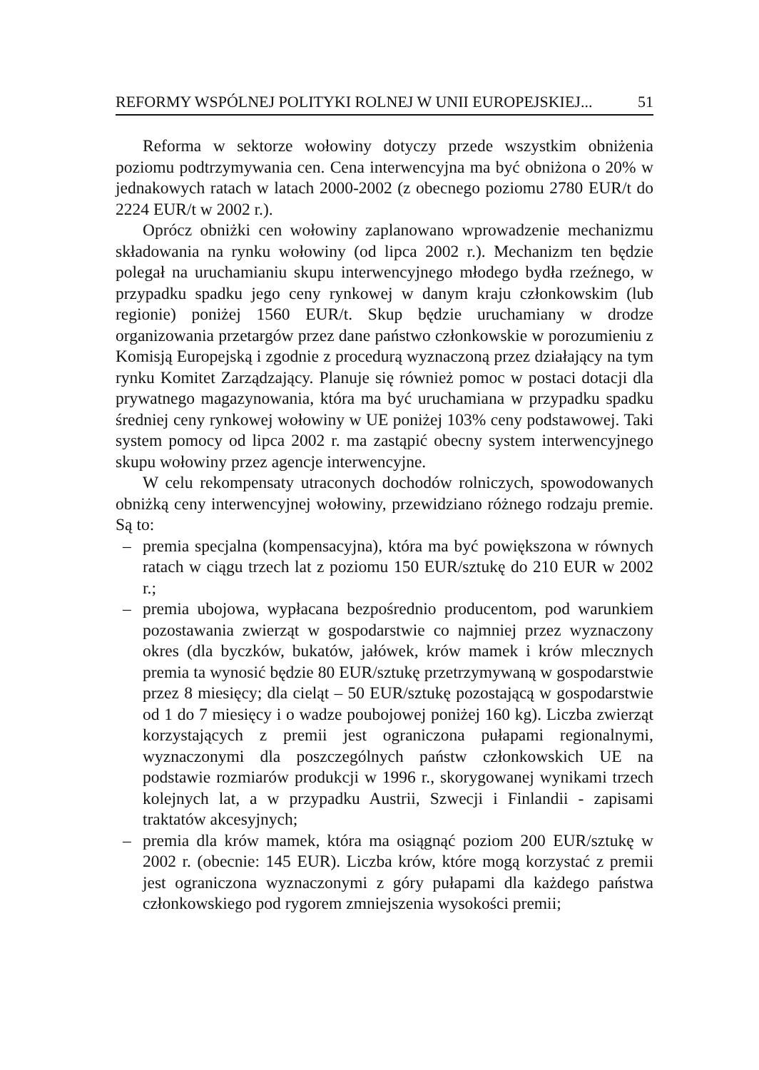REFORMY WSPÓLNEJ POLITYKI ROLNEJ W UNII EUROPEJSKIEJ... 51
Reforma w sektorze wołowiny dotyczy przede wszystkim obniżenia poziomu podtrzymywania cen. Cena interwencyjna ma być obniżona o 20% w jednakowych ratach w latach 2000-2002 (z obecnego poziomu 2780 EUR/t do 2224 EUR/t w 2002 r.).
Oprócz obniżki cen wołowiny zaplanowano wprowadzenie mechanizmu składowania na rynku wołowiny (od lipca 2002 r.). Mechanizm ten będzie polegał na uruchamianiu skupu interwencyjnego młodego bydła rzeźnego, w przypadku spadku jego ceny rynkowej w danym kraju członkowskim (lub regionie) poniżej 1560 EUR/t. Skup będzie uruchamiany w drodze organizowania przetargów przez dane państwo członkowskie w porozumieniu z Komisją Europejską i zgodnie z procedurą wyznaczoną przez działający na tym rynku Komitet Zarządzający. Planuje się również pomoc w postaci dotacji dla prywatnego magazynowania, która ma być uruchamiana w przypadku spadku średniej ceny rynkowej wołowiny w UE poniżej 103% ceny podstawowej. Taki system pomocy od lipca 2002 r. ma zastąpić obecny system interwencyjnego skupu wołowiny przez agencje interwencyjne.
W celu rekompensaty utraconych dochodów rolniczych, spowodowanych obniżką ceny interwencyjnej wołowiny, przewidziano różnego rodzaju premie. Są to:
– premia specjalna (kompensacyjna), która ma być powiększona w równych ratach w ciągu trzech lat z poziomu 150 EUR/sztukę do 210 EUR w 2002 r.;
– premia ubojowa, wypłacana bezpośrednio producentom, pod warunkiem pozostawania zwierząt w gospodarstwie co najmniej przez wyznaczony okres (dla byczków, bukatów, jałówek, krów mamek i krów mlecznych premia ta wynosić będzie 80 EUR/sztukę przetrzymywaną w gospodarstwie przez 8 miesięcy; dla cieląt – 50 EUR/sztukę pozostającą w gospodarstwie od 1 do 7 miesięcy i o wadze poubojowej poniżej 160 kg). Liczba zwierząt korzystających z premii jest ograniczona pułapami regionalnymi, wyznaczonymi dla poszczególnych państw członkowskich UE na podstawie rozmiarów produkcji w 1996 r., skorygowanej wynikami trzech kolejnych lat, a w przypadku Austrii, Szwecji i Finlandii - zapisami traktatów akcesyjnych;
– premia dla krów mamek, która ma osiągnąć poziom 200 EUR/sztukę w 2002 r. (obecnie: 145 EUR). Liczba krów, które mogą korzystać z premii jest ograniczona wyznaczonymi z góry pułapami dla każdego państwa członkowskiego pod rygorem zmniejszenia wysokości premii;